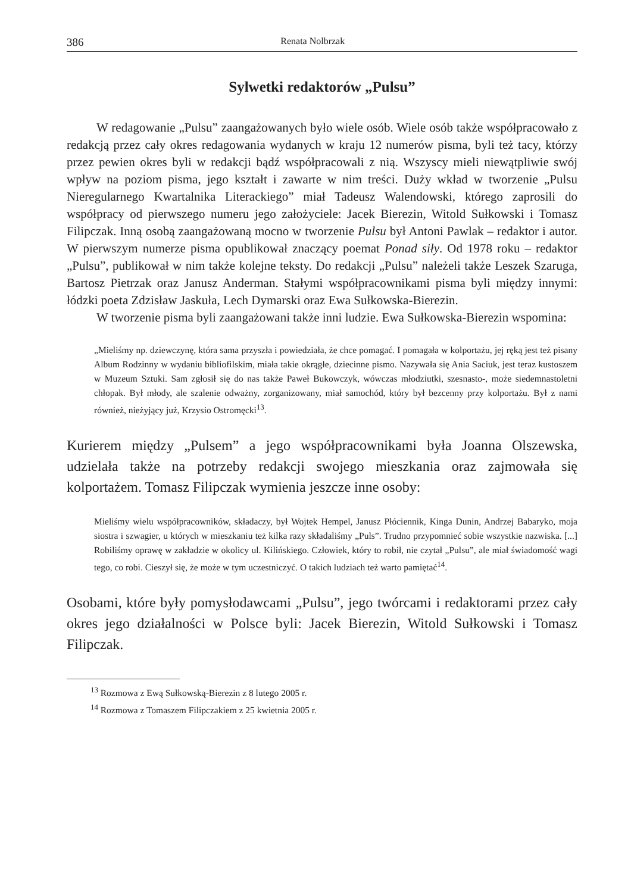386 Renata Nolbrzak
Sylwetki redaktorów „Pulsu”
W redagowanie „Pulsu” zaangażowanych było wiele osób. Wiele osób także współpracowało z redakcją przez cały okres redagowania wydanych w kraju 12 numerów pisma, byli też tacy, którzy przez pewien okres byli w redakcji bądź współpracowali z nią. Wszyscy mieli niewątpliwie swój wpływ na poziom pisma, jego kształt i zawarte w nim treści. Duży wkład w tworzenie „Pulsu Nieregularnego Kwartalnika Literackiego” miał Tadeusz Walendowski, którego zaprosili do współpracy od pierwszego numeru jego założyciele: Jacek Bierezin, Witold Sułkowski i Tomasz Filipczak. Inną osobą zaangażowaną mocno w tworzenie Pulsu był Antoni Pawlak – redaktor i autor. W pierwszym numerze pisma opublikował znaczący poemat Ponad siły. Od 1978 roku – redaktor „Pulsu”, publikował w nim także kolejne teksty. Do redakcji „Pulsu” należeli także Leszek Szaruga, Bartosz Pietrzak oraz Janusz Anderman. Stałymi współpracownikami pisma byli między innymi: łódzki poeta Zdzisław Jaskuła, Lech Dymarski oraz Ewa Sułkowska-Bierezin.
W tworzenie pisma byli zaangażowani także inni ludzie. Ewa Sułkowska-Bierezin wspomina:
„Mieliśmy np. dziewczynę, która sama przyszła i powiedziała, że chce pomagać. I pomagała w kolportażu, jej ręką jest też pisany Album Rodzinny w wydaniu bibliofilskim, miała takie okrągłe, dziecinne pismo. Nazywała się Ania Saciuk, jest teraz kustoszem w Muzeum Sztuki. Sam zgłosił się do nas także Paweł Bukowczyk, wówczas młodziutki, szesnasto-, może siedemnastoletni chłopak. Był młody, ale szalenie odważny, zorganizowany, miał samochód, który był bezcenny przy kolportażu. Był z nami również, nieżyjący już, Krzysio Ostromęcki<sup>13</sup>.
Kurierem między „Pulsem” a jego współpracownikami była Joanna Olszewska, udzielała także na potrzeby redakcji swojego mieszkania oraz zajmowała się kolportażem. Tomasz Filipczak wymienia jeszcze inne osoby:
Mieliśmy wielu współpracowników, składaczy, był Wojtek Hempel, Janusz Płóciennik, Kinga Dunin, Andrzej Babaryko, moja siostra i szwagier, u których w mieszkaniu też kilka razy składaliśmy „Puls”. Trudno przypomnieć sobie wszystkie nazwiska. [...] Robiliśmy oprawę w zakładzie w okolicy ul. Kilińskiego. Człowiek, który to robił, nie czytał „Pulsu”, ale miał świadomość wagi tego, co robi. Cieszył się, że może w tym uczestniczyć. O takich ludziach też warto pamiętać<sup>14</sup>.
Osobami, które były pomysłodawcami „Pulsu”, jego twórcami i redaktorami przez cały okres jego działalności w Polsce byli: Jacek Bierezin, Witold Sułkowski i Tomasz Filipczak.
<sup>13</sup> Rozmowa z Ewą Sułkowską-Bierezin z 8 lutego 2005 r.
<sup>14</sup> Rozmowa z Tomaszem Filipczakiem z 25 kwietnia 2005 r.